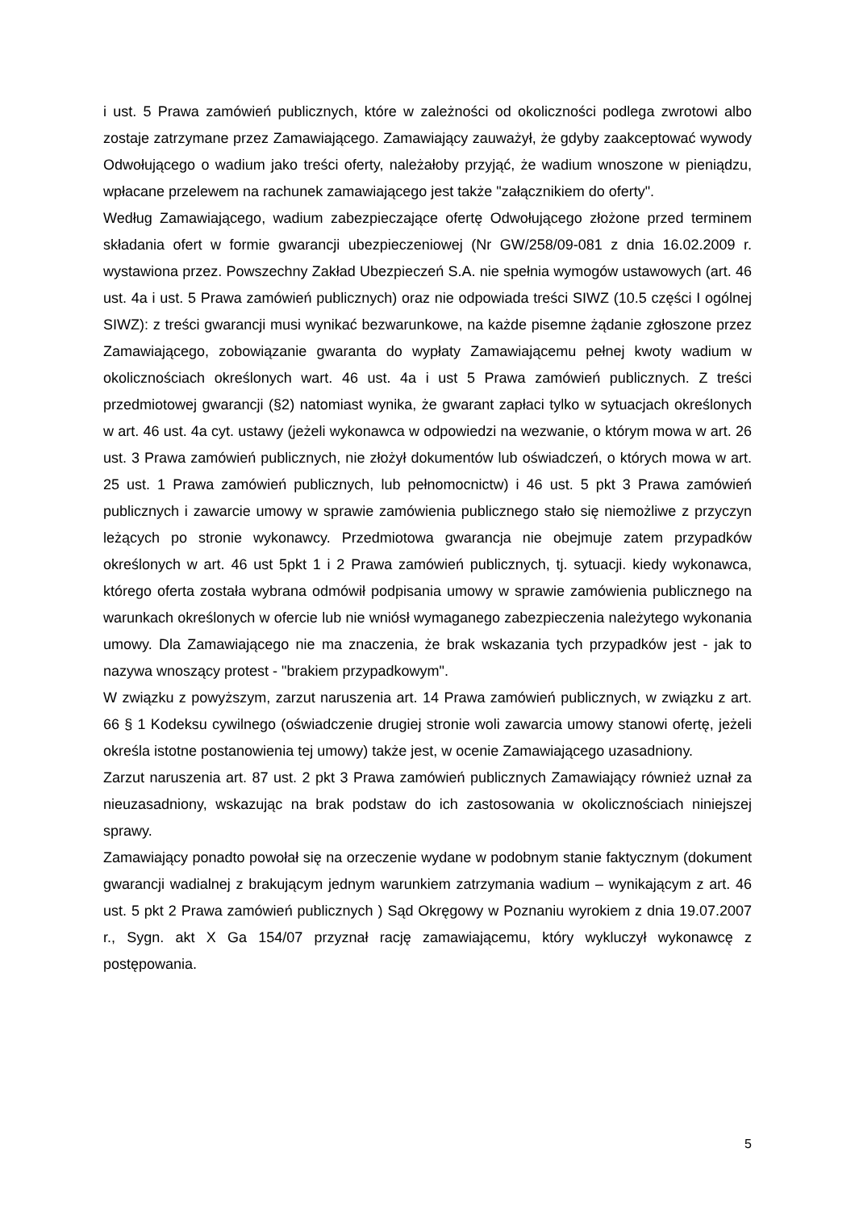i ust. 5 Prawa zamówień publicznych, które w zależności od okoliczności podlega zwrotowi albo zostaje zatrzymane przez Zamawiającego. Zamawiający zauważył, że gdyby zaakceptować wywody Odwołującego o wadium jako treści oferty, należałoby przyjąć, że wadium wnoszone w pieniądzu, wpłacane przelewem na rachunek zamawiającego jest także "załącznikiem do oferty".
Według Zamawiającego, wadium zabezpieczające ofertę Odwołującego złożone przed terminem składania ofert w formie gwarancji ubezpieczeniowej (Nr GW/258/09-081 z dnia 16.02.2009 r. wystawiona przez. Powszechny Zakład Ubezpieczeń S.A. nie spełnia wymogów ustawowych (art. 46 ust. 4a i ust. 5 Prawa zamówień publicznych) oraz nie odpowiada treści SIWZ (10.5 części I ogólnej SIWZ): z treści gwarancji musi wynikać bezwarunkowe, na każde pisemne żądanie zgłoszone przez Zamawiającego, zobowiązanie gwaranta do wypłaty Zamawiającemu pełnej kwoty wadium w okolicznościach określonych wart. 46 ust. 4a i ust 5 Prawa zamówień publicznych. Z treści przedmiotowej gwarancji (§2) natomiast wynika, że gwarant zapłaci tylko w sytuacjach określonych w art. 46 ust. 4a cyt. ustawy (jeżeli wykonawca w odpowiedzi na wezwanie, o którym mowa w art. 26 ust. 3 Prawa zamówień publicznych, nie złożył dokumentów lub oświadczeń, o których mowa w art. 25 ust. 1 Prawa zamówień publicznych, lub pełnomocnictw) i 46 ust. 5 pkt 3 Prawa zamówień publicznych i zawarcie umowy w sprawie zamówienia publicznego stało się niemożliwe z przyczyn leżących po stronie wykonawcy. Przedmiotowa gwarancja nie obejmuje zatem przypadków określonych w art. 46 ust 5pkt 1 i 2 Prawa zamówień publicznych, tj. sytuacji. kiedy wykonawca, którego oferta została wybrana odmówił podpisania umowy w sprawie zamówienia publicznego na warunkach określonych w ofercie lub nie wniósł wymaganego zabezpieczenia należytego wykonania umowy. Dla Zamawiającego nie ma znaczenia, że brak wskazania tych przypadków jest - jak to nazywa wnoszący protest - "brakiem przypadkowym".
W związku z powyższym, zarzut naruszenia art. 14 Prawa zamówień publicznych, w związku z art. 66 § 1 Kodeksu cywilnego (oświadczenie drugiej stronie woli zawarcia umowy stanowi ofertę, jeżeli określa istotne postanowienia tej umowy) także jest, w ocenie Zamawiającego uzasadniony.
Zarzut naruszenia art. 87 ust. 2 pkt 3 Prawa zamówień publicznych Zamawiający również uznał za nieuzasadniony, wskazując na brak podstaw do ich zastosowania w okolicznościach niniejszej sprawy.
Zamawiający ponadto powołał się na orzeczenie wydane w podobnym stanie faktycznym (dokument gwarancji wadialnej z brakującym jednym warunkiem zatrzymania wadium – wynikającym z art. 46 ust. 5 pkt 2 Prawa zamówień publicznych ) Sąd Okręgowy w Poznaniu wyrokiem z dnia 19.07.2007 r., Sygn. akt X Ga 154/07 przyznał rację zamawiającemu, który wykluczył wykonawcę z postępowania.
5